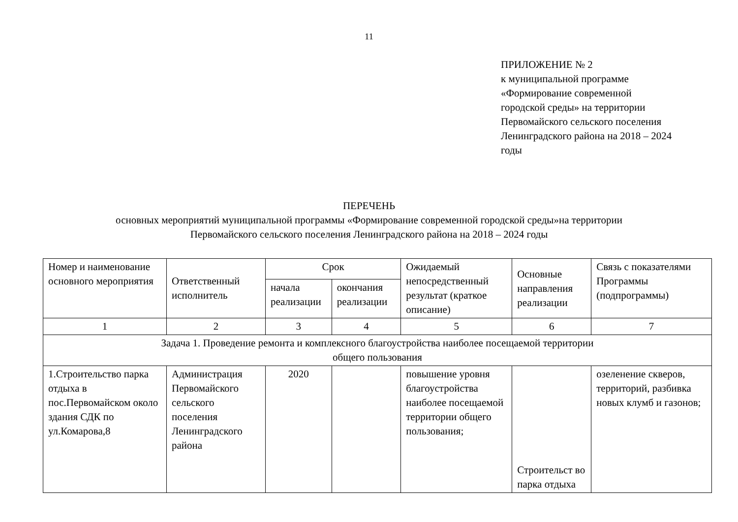11
ПРИЛОЖЕНИЕ № 2
к муниципальной программе
«Формирование современной
городской среды» на территории
Первомайского сельского поселения
Ленинградского района на 2018 – 2024
годы
ПЕРЕЧЕНЬ
основных мероприятий муниципальной программы «Формирование современной городской среды»на территории
Первомайского сельского поселения Ленинградского района на 2018 – 2024 годы
| Номер и наименование основного мероприятия | Ответственный исполнитель | Срок | | Ожидаемый непосредственный результат (краткое описание) | Основные направления реализации | Связь с показателями Программы (подпрограммы) |
| --- | --- | --- | --- | --- | --- | --- |
| | | начала реализации | окончания реализации | | | |
| 1 | 2 | 3 | 4 | 5 | 6 | 7 |
| Задача 1. Проведение ремонта и комплексного благоустройства наиболее посещаемой территории общего пользования | | | | | | |
| 1.Строительство парка отдыха в пос.Первомайском около здания СДК по ул.Комарова,8 | Администрация Первомайского сельского поселения Ленинградского района | 2020 | | повышение уровня благоустройства наиболее посещаемой территории общего пользования; | Строительст во парка отдыха | озеленение скверов, территорий, разбивка новых клумб и газонов; |